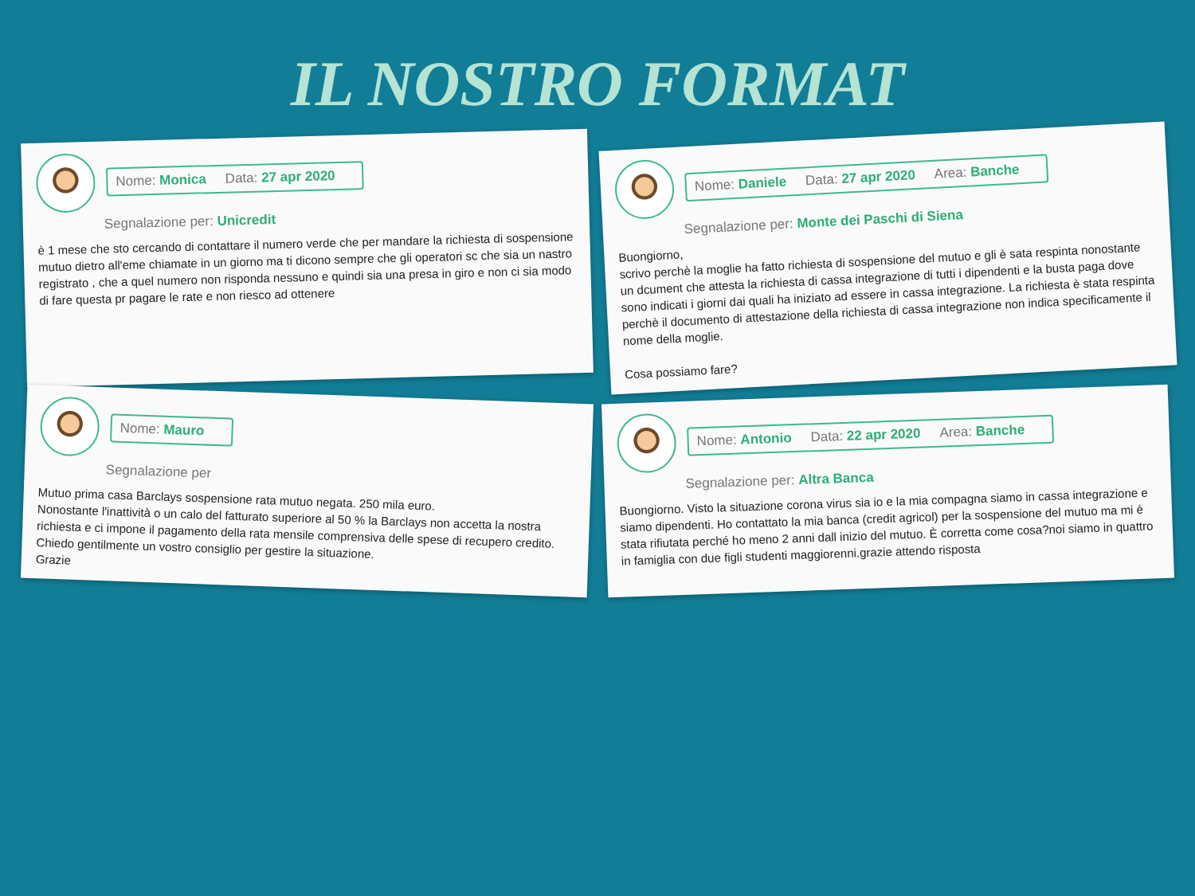IL NOSTRO FORMAT
Nome: Monica Data: 27 apr 2020
Segnalazione per: Unicredit
è 1 mese che sto cercando di contattare il numero verde che per mandare la richiesta di sospensione mutuo dietro all'eme chiamate in un giorno ma ti dicono sempre che gli operatori sc che sia un nastro registrato , che a quel numero non risponda nessuno e quindi sia una presa in giro e non ci sia modo di fare questa pr pagare le rate e non riesco ad ottenere
Nome: Daniele Data: 27 apr 2020 Area: Banche
Segnalazione per: Monte dei Paschi di Siena
Buongiorno,
scrivo perchè la moglie ha fatto richiesta di sospensione del mutuo e gli è sata respinta nonostante un dcument che attesta la richiesta di cassa integrazione di tutti i dipendenti e la busta paga dove sono indicati i giorni dai quali ha iniziato ad essere in cassa integrazione. La richiesta è stata respinta perchè il documento di attestazione della richiesta di cassa integrazione non indica specificamente il nome della moglie.
Cosa possiamo fare?
Nome: Mauro
Segnalazione per
Mutuo prima casa Barclays sospensione rata mutuo negata. 250 mila euro.
Nonostante l'inattività o un calo del fatturato superiore al 50 % la Barclays non accetta la nostra richiesta e ci impone il pagamento della rata mensile comprensiva delle spese di recupero credito.
Chiedo gentilmente un vostro consiglio per gestire la situazione.
Grazie
Nome: Antonio Data: 22 apr 2020 Area: Banche
Segnalazione per: Altra Banca
Buongiorno. Visto la situazione corona virus sia io e la mia compagna siamo in cassa integrazione e siamo dipendenti. Ho contattato la mia banca (credit agricol) per la sospensione del mutuo ma mi è stata rifiutata perché ho meno 2 anni dall inizio del mutuo. È corretta come cosa?noi siamo in quattro in famiglia con due figli studenti maggiorenni.grazie attendo risposta